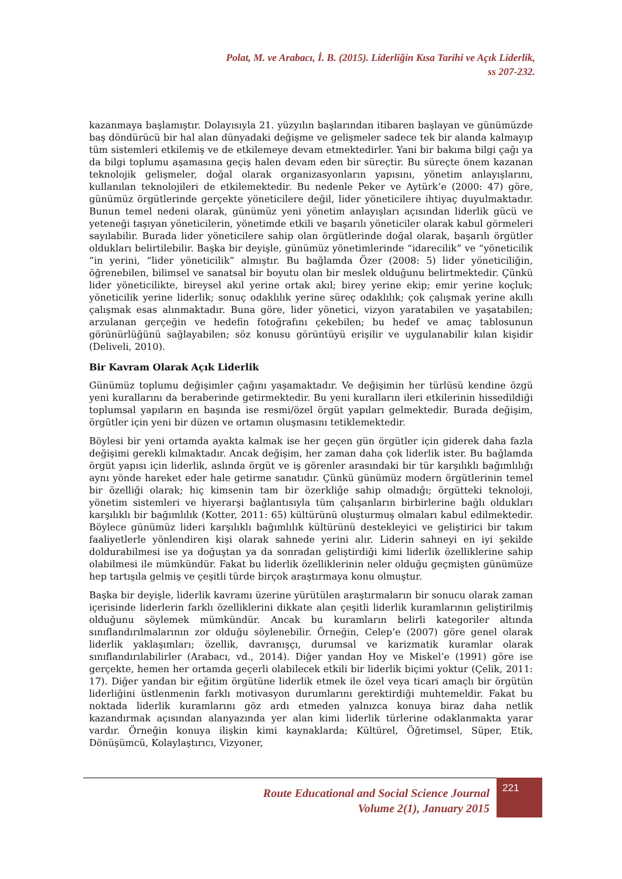Polat, M. ve Arabacı, İ. B. (2015). Liderliğin Kısa Tarihi ve Açık Liderlik,
ss 207-232.
kazanmaya başlamıştır. Dolayısıyla 21. yüzyılın başlarından itibaren başlayan ve günümüzde baş döndürücü bir hal alan dünyadaki değişme ve gelişmeler sadece tek bir alanda kalmayıp tüm sistemleri etkilemiş ve de etkilemeye devam etmektedirler. Yani bir bakıma bilgi çağı ya da bilgi toplumu aşamasına geçiş halen devam eden bir süreçtir. Bu süreçte önem kazanan teknolojik gelişmeler, doğal olarak organizasyonların yapısını, yönetim anlayışlarını, kullanılan teknolojileri de etkilemektedir. Bu nedenle Peker ve Aytürk’e (2000: 47) göre, günümüz örgütlerinde gerçekte yöneticilere değil, lider yöneticilere ihtiyaç duyulmaktadır. Bunun temel nedeni olarak, günümüz yeni yönetim anlayışları açısından liderlik gücü ve yeteneği taşıyan yöneticilerin, yönetimde etkili ve başarılı yöneticiler olarak kabul görmeleri sayılabilir. Burada lider yöneticilere sahip olan örgütlerinde doğal olarak, başarılı örgütler oldukları belirtilebilir. Başka bir deyişle, günümüz yönetimlerinde “idarecilik” ve “yöneticilik ”in yerini, “lider yöneticilik” almıştır. Bu bağlamda Özer (2008: 5) lider yöneticiliğin, öğrenebilen, bilimsel ve sanatsal bir boyutu olan bir meslek olduğunu belirtmektedir. Çünkü lider yöneticilikte, bireysel akıl yerine ortak akıl; birey yerine ekip; emir yerine koçluk; yöneticilik yerine liderlik; sonuç odaklılık yerine süreç odaklılık; çok çalışmak yerine akıllı çalışmak esas alınmaktadır. Buna göre, lider yönetici, vizyon yaratabilen ve yaşatabilen; arzulanan gerçeğin ve hedefin fotoğrafını çekebilen; bu hedef ve amaç tablosunun görünürlüğünü sağlayabilen; söz konusu görüntüyü erişilir ve uygulanabilir kılan kişidir (Deliveli, 2010).
Bir Kavram Olarak Açık Liderlik
Günümüz toplumu değişimler çağını yaşamaktadır. Ve değişimin her türlüsü kendine özgü yeni kurallarını da beraberinde getirmektedir. Bu yeni kuralların ileri etkilerinin hissedildiği toplumsal yapıların en başında ise resmi/özel örgüt yapıları gelmektedir. Burada değişim, örgütler için yeni bir düzen ve ortamın oluşmasını tetiklemektedir.
Böylesi bir yeni ortamda ayakta kalmak ise her geçen gün örgütler için giderek daha fazla değişimi gerekli kılmaktadır. Ancak değişim, her zaman daha çok liderlik ister. Bu bağlamda örgüt yapısı için liderlik, aslında örgüt ve iş görenler arasındaki bir tür karşılıklı bağımlılığı aynı yönde hareket eder hale getirme sanatıdır. Çünkü günümüz modern örgütlerinin temel bir özelliği olarak; hiç kimsenin tam bir özerkliğe sahip olmadığı; örgütteki teknoloji, yönetim sistemleri ve hiyerarşi bağlantısıyla tüm çalışanların birbirlerine bağlı oldukları karşılıklı bir bağımlılık (Kotter, 2011: 65) kültürünü oluşturmuş olmaları kabul edilmektedir. Böylece günümüz lideri karşılıklı bağımlılık kültürünü destekleyici ve geliştirici bir takım faaliyetlerle yönlendiren kişi olarak sahnede yerini alır. Liderin sahneyi en iyi şekilde doldurabilmesi ise ya doğuştan ya da sonradan geliştirdiği kimi liderlik özelliklerine sahip olabilmesi ile mümkündür. Fakat bu liderlik özelliklerinin neler olduğu geçmişten günümüze hep tartışıla gelmiş ve çeşitli türde birçok araştırmaya konu olmuştur.
Başka bir deyişle, liderlik kavramı üzerine yürütülen araştırmaların bir sonucu olarak zaman içerisinde liderlerin farklı özelliklerini dikkate alan çeşitli liderlik kuramlarının geliştirilmiş olduğunu söylemek mümkündür. Ancak bu kuramların belirli kategoriler altında sınıflandırılmalarının zor olduğu söylenebilir. Örneğin, Celep’e (2007) göre genel olarak liderlik yaklaşımları; özellik, davranışçı, durumsal ve karizmatik kuramlar olarak sınıflandırılabilirler (Arabacı, vd., 2014). Diğer yandan Hoy ve Miskel’e (1991) göre ise gerçekte, hemen her ortamda geçerli olabilecek etkili bir liderlik biçimi yoktur (Çelik, 2011: 17). Diğer yandan bir eğitim örgütüne liderlik etmek ile özel veya ticari amaçlı bir örgütün liderliğini üstlenmenin farklı motivasyon durumlarını gerektirdiği muhtemeldir. Fakat bu noktada liderlik kuramlarını göz ardı etmeden yalnızca konuya biraz daha netlik kazandırmak açısından alanyazında yer alan kimi liderlik türlerine odaklanmakta yarar vardır. Örneğin konuya ilişkin kimi kaynaklarda; Kültürel, Öğretimsel, Süper, Etik, Dönüşümcü, Kolaylaştırıcı, Vizyoner,
Route Educational and Social Science Journal
Volume 2(1), January 2015
221